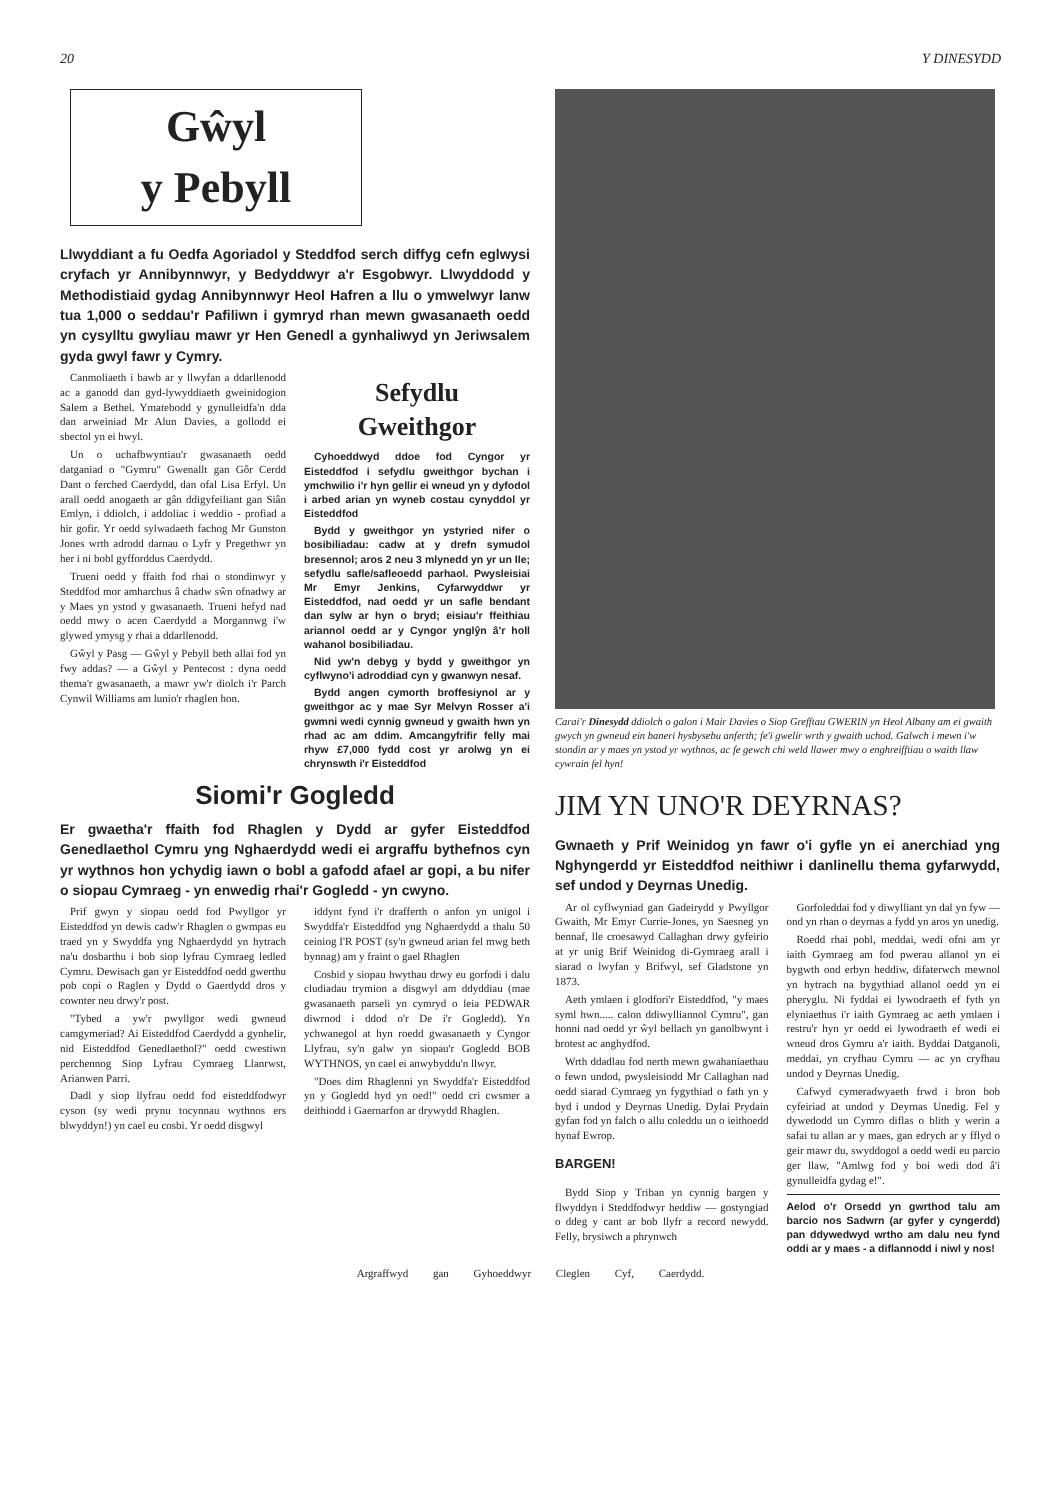20 Y DINESYDD
Gŵyl
y Pebyll
Llwyddiant a fu Oedfa Agoriadol y Steddfod serch diffyg cefn eglwysi cryfach yr Annibynnwyr, y Bedyddwyr a'r Esgobwyr. Llwyddodd y Methodistiaid gydag Annibynnwyr Heol Hafren a llu o ymwelwyr lanw tua 1,000 o seddau'r Pafiliwn i gymryd rhan mewn gwasanaeth oedd yn cysylltu gwyliau mawr yr Hen Genedl a gynhaliwyd yn Jeriwsalem gyda gwyl fawr y Cymry.
Canmoliaeth i bawb ar y llwyfan a ddarllenodd ac a ganodd dan gyd-lywyddiaeth gweinidogion Salem a Bethel. Ymatebodd y gynulleidfa'n dda dan arweiniad Mr Alun Davies, a gollodd ei sbectol yn ei hwyl.
Un o uchafbwyntiau'r gwasanaeth oedd datganiad o "Gymru" Gwenallt gan Gôr Cerdd Dant o ferched Caerdydd, dan ofal Lisa Erfyl. Un arall oedd anogaeth ar gân ddigyfeiliant gan Siân Emlyn, i ddiolch, i addoliac i weddio - profiad a hir gofir. Yr oedd sylwadaeth fachog Mr Gunston Jones wrth adrodd darnau o Lyfr y Pregethwr yn her i ni bobl gyfforddus Caerdydd.
Trueni oedd y ffaith fod rhai o stondinwyr y Steddfod mor amharchus â chadw sŵn ofnadwy ar y Maes yn ystod y gwasanaeth. Trueni hefyd nad oedd mwy o acen Caerdydd a Morgannwg i'w glywed ymysg y rhai a ddarllenodd.
Gŵyl y Pasg — Gŵyl y Pebyll beth allai fod yn fwy addas? — a Gŵyl y Pentecost : dyna oedd thema'r gwasanaeth, a mawr yw'r diolch i'r Parch Cynwil Williams am lunio'r rhaglen hon.
Sefydlu
Gweithgor
Cyhoeddwyd ddoe fod Cyngor yr Eisteddfod i sefydlu gweithgor bychan i ymchwilio i'r hyn gellir ei wneud yn y dyfodol i arbed arian yn wyneb costau cynyddol yr Eisteddfod
Bydd y gweithgor yn ystyried nifer o bosibiliadau: cadw at y drefn symudol bresennol; aros 2 neu 3 mlynedd yn yr un lle; sefydlu safle/safleoedd parhaol. Pwysleisiai Mr Emyr Jenkins, Cyfarwyddwr yr Eisteddfod, nad oedd yr un safle bendant dan sylw ar hyn o bryd; eisiau'r ffeithiau ariannol oedd ar y Cyngor ynglŷn â'r holl wahanol bosibiliadau.
Nid yw'n debyg y bydd y gweithgor yn cyflwyno'i adroddiad cyn y gwanwyn nesaf.
Bydd angen cymorth broffesiynol ar y gweithgor ac y mae Syr Melvyn Rosser a'i gwmni wedi cynnig gwneud y gwaith hwn yn rhad ac am ddim. Amcangyfrifir felly mai rhyw £7,000 fydd cost yr arolwg yn ei chrynswth i'r Eisteddfod
Siomi'r Gogledd
Er gwaetha'r ffaith fod Rhaglen y Dydd ar gyfer Eisteddfod Genedlaethol Cymru yng Nghaerdydd wedi ei argraffu bythefnos cyn yr wythnos hon ychydig iawn o bobl a gafodd afael ar gopi, a bu nifer o siopau Cymraeg - yn enwedig rhai'r Gogledd - yn cwyno.
Prif gwyn y siopau oedd fod Pwyllgor yr Eisteddfod yn dewis cadw'r Rhaglen o gwmpas eu traed yn y Swyddfa yng Nghaerdydd yn hytrach na'u dosbarthu i bob siop lyfrau Cymraeg ledled Cymru. Dewisach gan yr Eisteddfod oedd gwerthu pob copi o Raglen y Dydd o Gaerdydd dros y cownter neu drwy'r post.
"Tybed a yw'r pwyllgor wedi gwneud camgymeriad? Ai Eisteddfod Caerdydd a gynhelir, nid Eisteddfod Genedlaethol?" oedd cwestiwn perchennog Siop Lyfrau Cymraeg Llanrwst, Arianwen Parri.
Dadl y siop llyfrau oedd fod eisteddfodwyr cyson (sy wedi prynu tocynnau wythnos ers blwyddyn!) yn cael eu cosbi. Yr oedd disgwyl
iddynt fynd i'r drafferth o anfon yn unigol i Swyddfa'r Eisteddfod yng Nghaerdydd a thalu 50 ceiniog I'R POST (sy'n gwneud arian fel mwg beth bynnag) am y fraint o gael Rhaglen
Cosbid y siopau hwythau drwy eu gorfodi i dalu cludiadau trymion a disgwyl am ddyddiau (mae gwasanaeth parseli yn cymryd o leia PEDWAR diwrnod i ddod o'r De i'r Gogledd). Yn ychwanegol at hyn roedd gwasanaeth y Cyngor Llyfrau, sy'n galw yn siopau'r Gogledd BOB WYTHNOS, yn cael ei anwybyddu'n llwyr.
"Does dim Rhaglenni yn Swyddfa'r Eisteddfod yn y Gogledd hyd yn oed!" oedd cri cwsmer a deithiodd i Gaernarfon ar drywydd Rhaglen.
Carai'r Dinesydd ddiolch o galon i Mair Davies o Siop Grefftau GWERIN yn Heol Albany am ei gwaith gwych yn gwneud ein baneri hysbysebu anferth; fe'i gwelir wrth y gwaith uchod. Galwch i mewn i'w stondin ar y maes yn ystod yr wythnos, ac fe gewch chi weld llawer mwy o enghreifftiau o waith llaw cywrain fel hyn!
JIM YN UNO'R DEYRNAS?
Gwnaeth y Prif Weinidog yn fawr o'i gyfle yn ei anerchiad yng Nghyngerdd yr Eisteddfod neithiwr i danlinellu thema gyfarwydd, sef undod y Deyrnas Unedig.
Ar ol cyflwyniad gan Gadeirydd y Pwyllgor Gwaith, Mr Emyr Currie-Jones, yn Saesneg yn bennaf, lle croesawyd Callaghan drwy gyfeirio at yr unig Brif Weinidog di-Gymraeg arall i siarad o lwyfan y Brifwyl, sef Gladstone yn 1873.
Aeth ymlaen i glodfori'r Eisteddfod, "y maes syml hwn..... calon ddiwylliannol Cymru", gan honni nad oedd yr ŵyl bellach yn ganolbwynt i brotest ac anghydfod.
Wrth ddadlau fod nerth mewn gwahaniaethau o fewn undod, pwysleisiodd Mr Callaghan nad oedd siarad Cymraeg yn fygythiad o fath yn y byd i undod y Deyrnas Unedig. Dylai Prydain gyfan fod yn falch o allu coleddu un o ieithoedd hynaf Ewrop.
BARGEN!
Bydd Siop y Triban yn cynnig bargen y flwyddyn i Steddfodwyr heddiw — gostyngiad o ddeg y cant ar bob llyfr a record newydd. Felly, brysiwch a phrynwch
Gorfoleddai fod y diwylliant yn dal yn fyw — ond yn rhan o deyrnas a fydd yn aros yn unedig.
Roedd rhai pobl, meddai, wedi ofni am yr iaith Gymraeg am fod pwerau allanol yn ei bygwth ond erbyn heddiw, difaterwch mewnol yn hytrach na bygythiad allanol oedd yn ei pheryglu. Ni fyddai ei lywodraeth ef fyth yn elyniaethus i'r iaith Gymraeg ac aeth ymlaen i restru'r hyn yr oedd ei lywodraeth ef wedi ei wneud dros Gymru a'r iaith. Byddai Datganoli, meddai, yn cryfhau Cymru — ac yn cryfhau undod y Deyrnas Unedig.
Cafwyd cymeradwyaeth frwd i bron bob cyfeiriad at undod y Deyrnas Unedig. Fel y dywedodd un Cymro diflas o blith y werin a safai tu allan ar y maes, gan edrych ar y fflyd o geir mawr du, swyddogol a oedd wedi eu parcio ger llaw, "Amlwg fod y boi wedi dod â'i gynulleidfa gydag e!".
Aelod o'r Orsedd yn gwrthod talu am barcio nos Sadwrn (ar gyfer y cyngerdd) pan ddywedwyd wrtho am dalu neu fynd oddi ar y maes - a diflannodd i niwl y nos!
Argraffwyd gan Gyhoeddwyr Cleglen Cyf, Caerdydd.